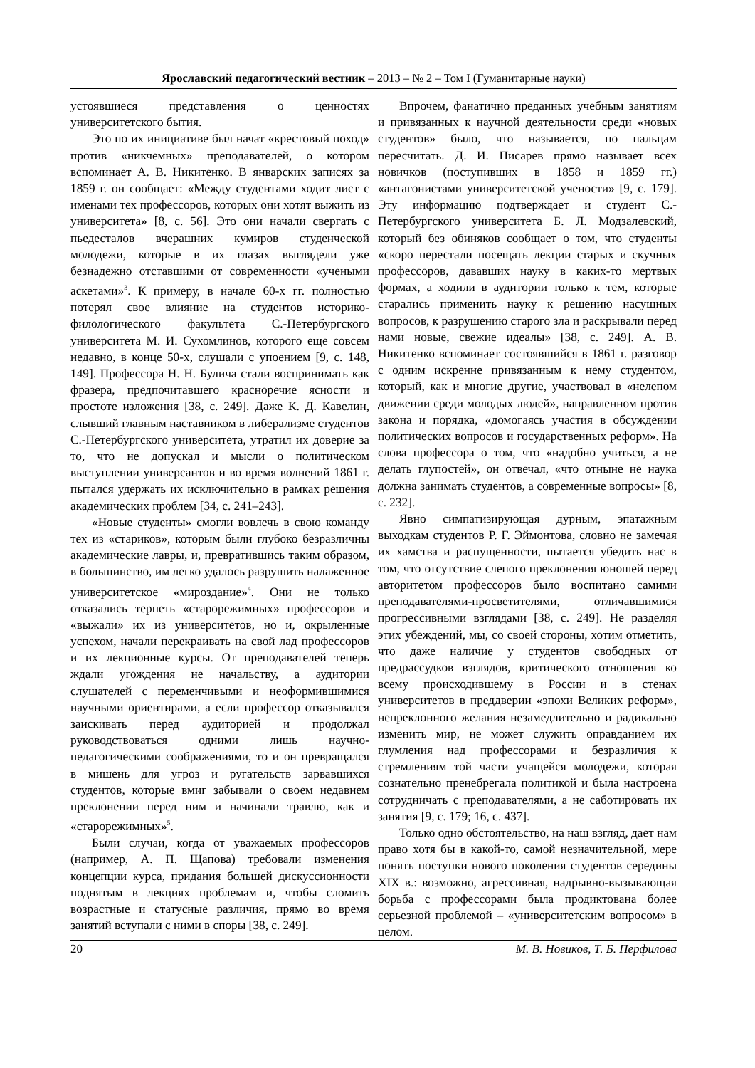Ярославский педагогический вестник – 2013 – № 2 – Том I (Гуманитарные науки)
устоявшиеся представления о ценностях университетского бытия.
Это по их инициативе был начат «крестовый поход» против «никчемных» преподавателей, о котором вспоминает А. В. Никитенко. В январских записях за 1859 г. он сообщает: «Между студентами ходит лист с именами тех профессоров, которых они хотят выжить из университета» [8, с. 56]. Это они начали свергать с пьедесталов вчерашних кумиров студенческой молодежи, которые в их глазах выглядели уже безнадежно отставшими от современности «учеными аскетами»<sup>3</sup>. К примеру, в начале 60-х гг. полностью потерял свое влияние на студентов историко-филологического факультета С.-Петербургского университета М. И. Сухомлинов, которого еще совсем недавно, в конце 50-х, слушали с упоением [9, с. 148, 149]. Профессора Н. Н. Булича стали воспринимать как фразера, предпочитавшего красноречие ясности и простоте изложения [38, с. 249]. Даже К. Д. Кавелин, слывший главным наставником в либерализме студентов С.-Петербургского университета, утратил их доверие за то, что не допускал и мысли о политическом выступлении универсантов и во время волнений 1861 г. пытался удержать их исключительно в рамках решения академических проблем [34, с. 241–243].
«Новые студенты» смогли вовлечь в свою команду тех из «стариков», которым были глубоко безразличны академические лавры, и, превратившись таким образом, в большинство, им легко удалось разрушить налаженное университетское «мироздание»<sup>4</sup>. Они не только отказались терпеть «старорежимных» профессоров и «выжали» их из университетов, но и, окрыленные успехом, начали перекраивать на свой лад профессоров и их лекционные курсы. От преподавателей теперь ждали угождения не начальству, а аудитории слушателей с переменчивыми и неоформившимися научными ориентирами, а если профессор отказывался заискивать перед аудиторией и продолжал руководствоваться одними лишь научно-педагогическими соображениями, то и он превращался в мишень для угроз и ругательств зарвавшихся студентов, которые вмиг забывали о своем недавнем преклонении перед ним и начинали травлю, как и «старорежимных»<sup>5</sup>.
Были случаи, когда от уважаемых профессоров (например, А. П. Щапова) требовали изменения концепции курса, придания большей дискуссионности поднятым в лекциях проблемам и, чтобы сломить возрастные и статусные различия, прямо во время занятий вступали с ними в споры [38, с. 249].
Впрочем, фанатично преданных учебным занятиям и привязанных к научной деятельности среди «новых студентов» было, что называется, по пальцам пересчитать. Д. И. Писарев прямо называет всех новичков (поступивших в 1858 и 1859 гг.) «антагонистами университетской учености» [9, с. 179]. Эту информацию подтверждает и студент С.-Петербургского университета Б. Л. Модзалевский, который без обиняков сообщает о том, что студенты «скоро перестали посещать лекции старых и скучных профессоров, дававших науку в каких-то мертвых формах, а ходили в аудитории только к тем, которые старались применить науку к решению насущных вопросов, к разрушению старого зла и раскрывали перед нами новые, свежие идеалы» [38, с. 249]. А. В. Никитенко вспоминает состоявшийся в 1861 г. разговор с одним искренне привязанным к нему студентом, который, как и многие другие, участвовал в «нелепом движении среди молодых людей», направленном против закона и порядка, «домогаясь участия в обсуждении политических вопросов и государственных реформ». На слова профессора о том, что «надобно учиться, а не делать глупостей», он отвечал, «что отныне не наука должна занимать студентов, а современные вопросы» [8, с. 232].
Явно симпатизирующая дурным, эпатажным выходкам студентов Р. Г. Эймонтова, словно не замечая их хамства и распущенности, пытается убедить нас в том, что отсутствие слепого преклонения юношей перед авторитетом профессоров было воспитано самими преподавателями-просветителями, отличавшимися прогрессивными взглядами [38, с. 249]. Не разделяя этих убеждений, мы, со своей стороны, хотим отметить, что даже наличие у студентов свободных от предрассудков взглядов, критического отношения ко всему происходившему в России и в стенах университетов в преддверии «эпохи Великих реформ», непреклонного желания незамедлительно и радикально изменить мир, не может служить оправданием их глумления над профессорами и безразличия к стремлениям той части учащейся молодежи, которая сознательно пренебрегала политикой и была настроена сотрудничать с преподавателями, а не саботировать их занятия [9, с. 179; 16, с. 437].
Только одно обстоятельство, на наш взгляд, дает нам право хотя бы в какой-то, самой незначительной, мере понять поступки нового поколения студентов середины XIX в.: возможно, агрессивная, надрывно-вызывающая борьба с профессорами была продиктована более серьезной проблемой – «университетским вопросом» в целом.
20 М. В. Новиков, Т. Б. Перфилова